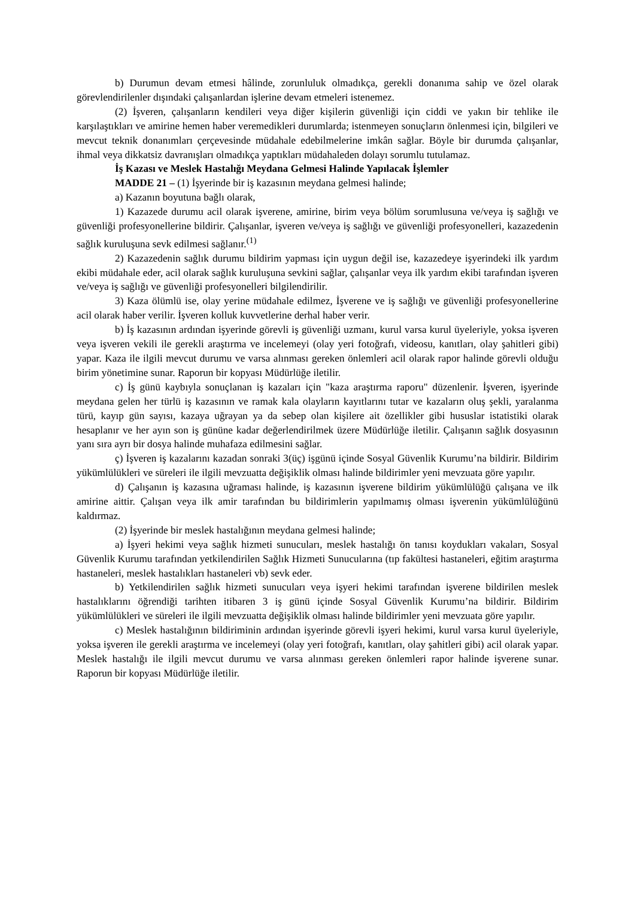b) Durumun devam etmesi hâlinde, zorunluluk olmadıkça, gerekli donanıma sahip ve özel olarak görevlendirilenler dışındaki çalışanlardan işlerine devam etmeleri istenemez.
(2) İşveren, çalışanların kendileri veya diğer kişilerin güvenliği için ciddi ve yakın bir tehlike ile karşılaştıkları ve amirine hemen haber veremedikleri durumlarda; istenmeyen sonuçların önlenmesi için, bilgileri ve mevcut teknik donanımları çerçevesinde müdahale edebilmelerine imkân sağlar. Böyle bir durumda çalışanlar, ihmal veya dikkatsiz davranışları olmadıkça yaptıkları müdahaleden dolayı sorumlu tutulamaz.
İş Kazası ve Meslek Hastalığı Meydana Gelmesi Halinde Yapılacak İşlemler
MADDE 21 – (1) İşyerinde bir iş kazasının meydana gelmesi halinde;
a) Kazanın boyutuna bağlı olarak,
1) Kazazede durumu acil olarak işverene, amirine, birim veya bölüm sorumlusuna ve/veya iş sağlığı ve güvenliği profesyonellerine bildirir. Çalışanlar, işveren ve/veya iş sağlığı ve güvenliği profesyonelleri, kazazedenin sağlık kuruluşuna sevk edilmesi sağlanır.<sup>(1)</sup>
2) Kazazedenin sağlık durumu bildirim yapması için uygun değil ise, kazazedeye işyerindeki ilk yardım ekibi müdahale eder, acil olarak sağlık kuruluşuna sevkini sağlar, çalışanlar veya ilk yardım ekibi tarafından işveren ve/veya iş sağlığı ve güvenliği profesyonelleri bilgilendirilir.
3) Kaza ölümlü ise, olay yerine müdahale edilmez, İşverene ve iş sağlığı ve güvenliği profesyonellerine acil olarak haber verilir. İşveren kolluk kuvvetlerine derhal haber verir.
b) İş kazasının ardından işyerinde görevli iş güvenliği uzmanı, kurul varsa kurul üyeleriyle, yoksa işveren veya işveren vekili ile gerekli araştırma ve incelemeyi (olay yeri fotoğrafı, videosu, kanıtları, olay şahitleri gibi) yapar. Kaza ile ilgili mevcut durumu ve varsa alınması gereken önlemleri acil olarak rapor halinde görevli olduğu birim yönetimine sunar. Raporun bir kopyası Müdürlüğe iletilir.
c) İş günü kaybıyla sonuçlanan iş kazaları için "kaza araştırma raporu" düzenlenir. İşveren, işyerinde meydana gelen her türlü iş kazasının ve ramak kala olayların kayıtlarını tutar ve kazaların oluş şekli, yaralanma türü, kayıp gün sayısı, kazaya uğrayan ya da sebep olan kişilere ait özellikler gibi hususlar istatistiki olarak hesaplanır ve her ayın son iş gününe kadar değerlendirilmek üzere Müdürlüğe iletilir. Çalışanın sağlık dosyasının yanı sıra ayrı bir dosya halinde muhafaza edilmesini sağlar.
ç) İşveren iş kazalarını kazadan sonraki 3(üç) işgünü içinde Sosyal Güvenlik Kurumu’na bildirir. Bildirim yükümlülükleri ve süreleri ile ilgili mevzuatta değişiklik olması halinde bildirimler yeni mevzuata göre yapılır.
d) Çalışanın iş kazasına uğraması halinde, iş kazasının işverene bildirim yükümlülüğü çalışana ve ilk amirine aittir. Çalışan veya ilk amir tarafından bu bildirimlerin yapılmamış olması işverenin yükümlülüğünü kaldırmaz.
(2) İşyerinde bir meslek hastalığının meydana gelmesi halinde;
a) İşyeri hekimi veya sağlık hizmeti sunucuları, meslek hastalığı ön tanısı koydukları vakaları, Sosyal Güvenlik Kurumu tarafından yetkilendirilen Sağlık Hizmeti Sunucularına (tıp fakültesi hastaneleri, eğitim araştırma hastaneleri, meslek hastalıkları hastaneleri vb) sevk eder.
b) Yetkilendirilen sağlık hizmeti sunucuları veya işyeri hekimi tarafından işverene bildirilen meslek hastalıklarını öğrendiği tarihten itibaren 3 iş günü içinde Sosyal Güvenlik Kurumu’na bildirir. Bildirim yükümlülükleri ve süreleri ile ilgili mevzuatta değişiklik olması halinde bildirimler yeni mevzuata göre yapılır.
c) Meslek hastalığının bildiriminin ardından işyerinde görevli işyeri hekimi, kurul varsa kurul üyeleriyle, yoksa işveren ile gerekli araştırma ve incelemeyi (olay yeri fotoğrafı, kanıtları, olay şahitleri gibi) acil olarak yapar. Meslek hastalığı ile ilgili mevcut durumu ve varsa alınması gereken önlemleri rapor halinde işverene sunar. Raporun bir kopyası Müdürlüğe iletilir.